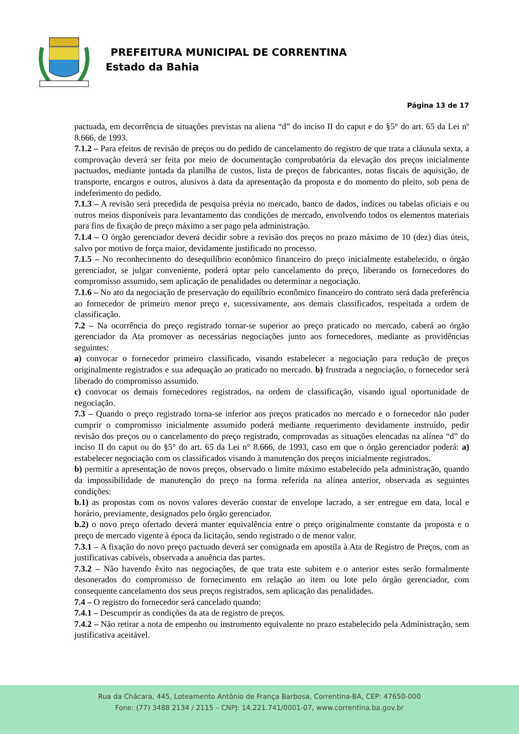PREFEITURA MUNICIPAL DE CORRENTINA
Estado da Bahia
Página 13 de 17
pactuada, em decorrência de situações previstas na aliena “d” do inciso II do caput e do §5° do art. 65 da Lei nº 8.666, de 1993.
7.1.2 – Para efeitos de revisão de preços ou do pedido de cancelamento do registro de que trata a cláusula sexta, a comprovação deverá ser feita por meio de documentação comprobatória da elevação dos preços inicialmente pactuados, mediante juntada da planilha de custos, lista de preços de fabricantes, notas fiscais de aquisição, de transporte, encargos e outros, alusivos à data da apresentação da proposta e do momento do pleito, sob pena de indeferimento do pedido.
7.1.3 – A revisão será precedida de pesquisa prévia no mercado, banco de dados, índices ou tabelas oficiais e ou outros meios disponíveis para levantamento das condições de mercado, envolvendo todos os elementos materiais para fins de fixação de preço máximo a ser pago pela administração.
7.1.4 – O órgão gerenciador deverá decidir sobre a revisão dos preços no prazo máximo de 10 (dez) dias úteis, salvo por motivo de força maior, devidamente justificado no processo.
7.1.5 – No reconhecimento do desequilíbrio econômico financeiro do preço inicialmente estabelecido, o órgão gerenciador, se julgar conveniente, poderá optar pelo cancelamento do preço, liberando os fornecedores do compromisso assumido, sem aplicação de penalidades ou determinar a negociação.
7.1.6 – No ato da negociação de preservação do equilíbrio econômico financeiro do contrato será dada preferência ao fornecedor de primeiro menor preço e, sucessivamente, aos demais classificados, respeitada a ordem de classificação.
7.2 – Na ocorrência do preço registrado tornar-se superior ao preço praticado no mercado, caberá ao órgão gerenciador da Ata promover as necessárias negociações junto aos fornecedores, mediante as providências seguintes:
a) convocar o fornecedor primeiro classificado, visando estabelecer a negociação para redução de preços originalmente registrados e sua adequação ao praticado no mercado. b) frustrada a negociação, o fornecedor será liberado do compromisso assumido.
c) convocar os demais fornecedores registrados, na ordem de classificação, visando igual oportunidade de negociação.
7.3 – Quando o preço registrado torna-se inferior aos preços praticados no mercado e o fornecedor não puder cumprir o compromisso inicialmente assumido poderá mediante requerimento devidamente instruído, pedir revisão dos preços ou o cancelamento do preço registrado, comprovadas as situações elencadas na alínea “d” do inciso II do caput ou do §5° do art. 65 da Lei n° 8.666, de 1993, caso em que o órgão gerenciador poderá: a) estabelecer negociação com os classificados visando à manutenção dos preços inicialmente registrados.
b) permitir a apresentação de novos preços, observado o limite máximo estabelecido pela administração, quando da impossibilidade de manutenção do preço na forma referida na alínea anterior, observada as seguintes condições:
b.1) as propostas com os novos valores deverão constar de envelope lacrado, a ser entregue em data, local e horário, previamente, designados pelo órgão gerenciador.
b.2) o novo preço ofertado deverá manter equivalência entre o preço originalmente constante da proposta e o preço de mercado vigente à época da licitação, sendo registrado o de menor valor.
7.3.1 – A fixação do novo preço pactuado deverá ser consignada em apostila à Ata de Registro de Preços, com as justificativas cabíveis, observada a anuência das partes.
7.3.2 – Não havendo êxito nas negociações, de que trata este subitem e o anterior estes serão formalmente desonerados do compromisso de fornecimento em relação ao item ou lote pelo órgão gerenciador, com consequente cancelamento dos seus preços registrados, sem aplicação das penalidades.
7.4 – O registro do fornecedor será cancelado quando:
7.4.1 – Descumprir as condições da ata de registro de preços.
7.4.2 – Não retirar a nota de empenho ou instrumento equivalente no prazo estabelecido pela Administração, sem justificativa aceitável.
Rua da Chácara, 445, Loteamento Antônio de França Barbosa, Correntina-BA, CEP: 47650-000
Fone: (77) 3488 2134 / 2115 – CNPJ: 14.221.741/0001-07, www.correntina.ba.gov.br